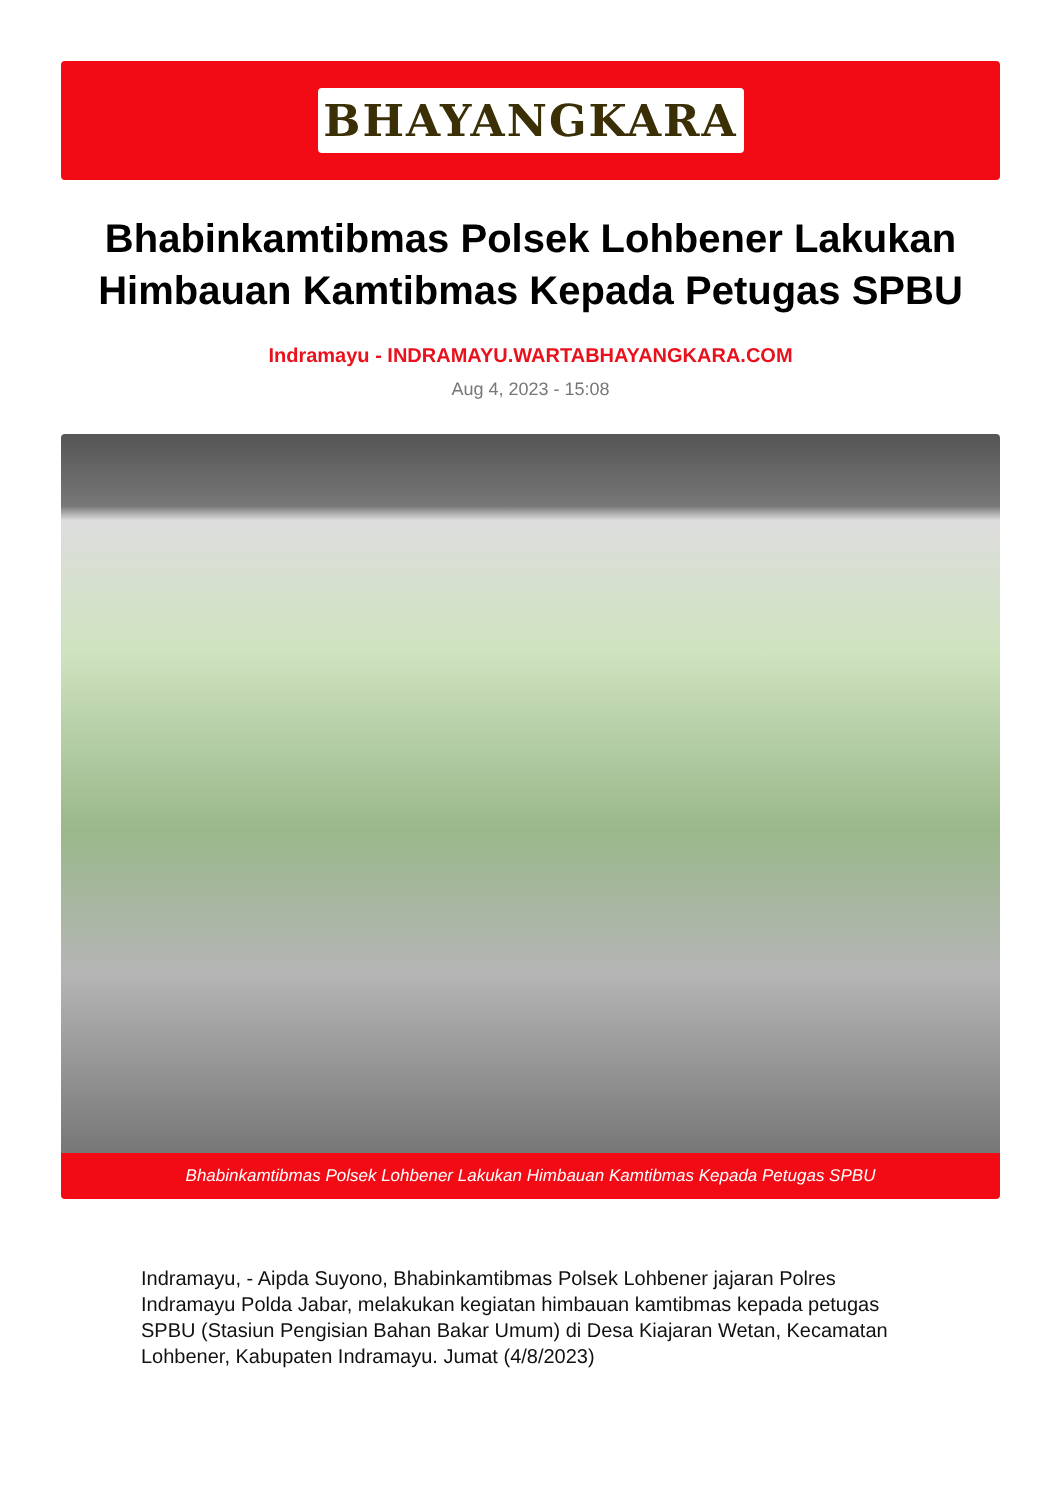BHAYANGKARA
Bhabinkamtibmas Polsek Lohbener Lakukan Himbauan Kamtibmas Kepada Petugas SPBU
Indramayu - INDRAMAYU.WARTABHAYANGKARA.COM
Aug 4, 2023 - 15:08
Bhabinkamtibmas Polsek Lohbener Lakukan Himbauan Kamtibmas Kepada Petugas SPBU
Indramayu, - Aipda Suyono, Bhabinkamtibmas Polsek Lohbener jajaran Polres Indramayu Polda Jabar, melakukan kegiatan himbauan kamtibmas kepada petugas SPBU (Stasiun Pengisian Bahan Bakar Umum) di Desa Kiajaran Wetan, Kecamatan Lohbener, Kabupaten Indramayu. Jumat (4/8/2023)